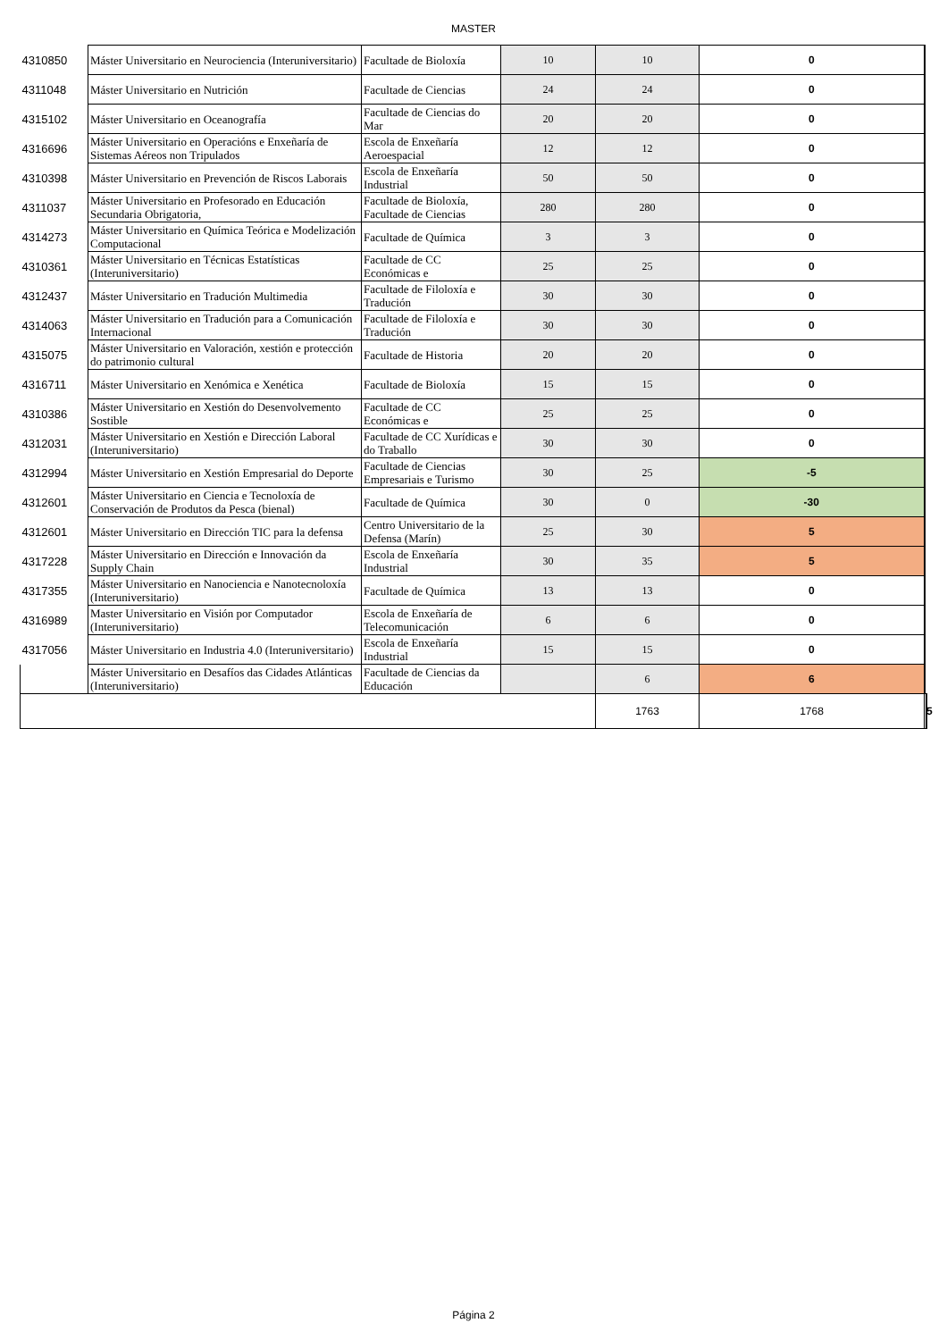MASTER
| 4310850 | Máster Universitario en Neurociencia (Interuniversitario) | Facultade de Bioloxía | 10 | 10 | 0 | |
| 4311048 | Máster Universitario en Nutrición | Facultade de Ciencias | 24 | 24 | 0 | |
| 4315102 | Máster Universitario en Oceanografía | Facultade de Ciencias do Mar | 20 | 20 | 0 | |
| 4316696 | Máster Universitario en Operacións e Enxeñaría de Sistemas Aéreos non Tripulados | Escola de Enxeñaría Aeroespacial | 12 | 12 | 0 | |
| 4310398 | Máster Universitario en Prevención de Riscos Laborais | Escola de Enxeñaría Industrial | 50 | 50 | 0 | |
| 4311037 | Máster Universitario en Profesorado en Educación Secundaria Obrigatoria, | Facultade de Bioloxía, Facultade de Ciencias | 280 | 280 | 0 | |
| 4314273 | Máster Universitario en Química Teórica e Modelización Computacional | Facultade de Química | 3 | 3 | 0 | |
| 4310361 | Máster Universitario en Técnicas Estatísticas (Interuniversitario) | Facultade de CC Económicas e | 25 | 25 | 0 | |
| 4312437 | Máster Universitario en Tradución Multimedia | Facultade de Filoloxía e Tradución | 30 | 30 | 0 | |
| 4314063 | Máster Universitario en Tradución para a Comunicación Internacional | Facultade de Filoloxía e Tradución | 30 | 30 | 0 | |
| 4315075 | Máster Universitario en Valoración, xestión e protección do patrimonio cultural | Facultade de Historia | 20 | 20 | 0 | |
| 4316711 | Máster Universitario en Xenómica e Xenética | Facultade de Bioloxía | 15 | 15 | 0 | |
| 4310386 | Máster Universitario en Xestión do Desenvolvemento Sostible | Facultade de CC Económicas e | 25 | 25 | 0 | |
| 4312031 | Máster Universitario en Xestión e Dirección Laboral (Interuniversitario) | Facultade de CC Xurídicas e do Traballo | 30 | 30 | 0 | |
| 4312994 | Máster Universitario en Xestión Empresarial do Deporte | Facultade de Ciencias Empresariais e Turismo | 30 | 25 | -5 | |
| 4312601 | Máster Universitario en Ciencia e Tecnoloxía de Conservación de Produtos da Pesca (bienal) | Facultade de Química | 30 | 0 | -30 | |
| 4312601 | Máster Universitario en Dirección TIC para la defensa | Centro Universitario de la Defensa (Marín) | 25 | 30 | 5 | |
| 4317228 | Máster Universitario en Dirección e Innovación da Supply Chain | Escola de Enxeñaría Industrial | 30 | 35 | 5 | |
| 4317355 | Máster Universitario en Nanociencia e Nanotecnoloxía (Interuniversitario) | Facultade de Química | 13 | 13 | 0 | |
| 4316989 | Master Universitario en Visión por Computador (Interuniversitario) | Escola de Enxeñaría de Telecomunicación | 6 | 6 | 0 | |
| 4317056 | Máster Universitario en Industria 4.0 (Interuniversitario) | Escola de Enxeñaría Industrial | 15 | 15 | 0 | |
| | Máster Universitario en Desafíos das Cidades Atlánticas (Interuniversitario) | Facultade de Ciencias da Educación | | 6 | 6 | |
| | | | | 1763 | 1768 | 5 |
Página 2